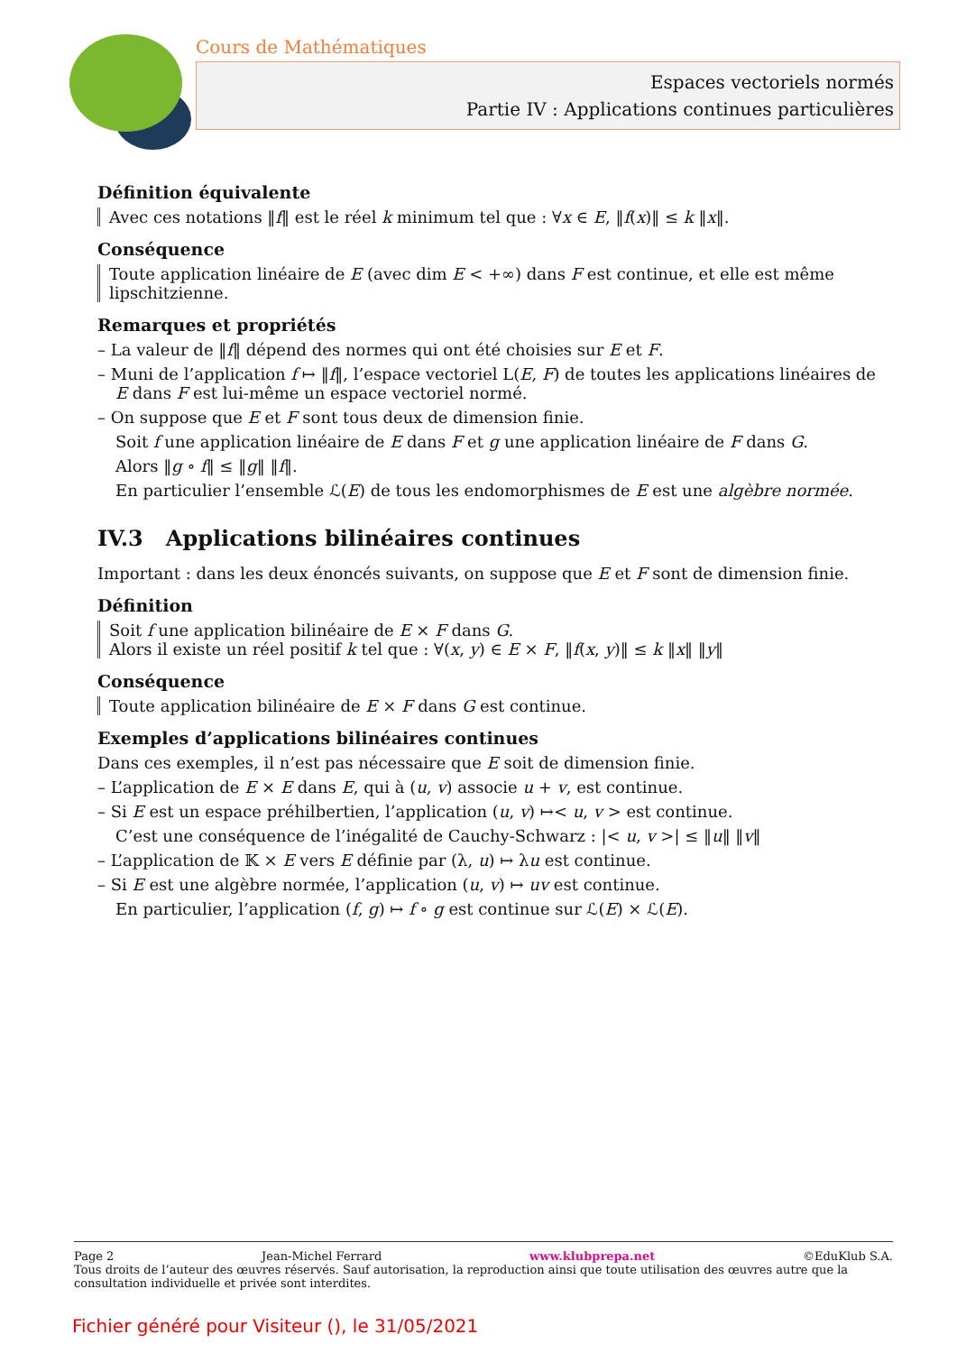Cours de Mathématiques
Espaces vectoriels normés
Partie IV : Applications continues particulières
Définition équivalente
Avec ces notations ‖f‖ est le réel k minimum tel que : ∀x ∈ E, ‖f(x)‖ ≤ k ‖x‖.
Conséquence
Toute application linéaire de E (avec dim E < +∞) dans F est continue, et elle est même lipschitzienne.
Remarques et propriétés
– La valeur de ‖f‖ dépend des normes qui ont été choisies sur E et F.
– Muni de l’application f ↦ ‖f‖, l’espace vectoriel L(E, F) de toutes les applications linéaires de E dans F est lui-même un espace vectoriel normé.
– On suppose que E et F sont tous deux de dimension finie.
Soit f une application linéaire de E dans F et g une application linéaire de F dans G.
Alors ‖g ∘ f‖ ≤ ‖g‖ ‖f‖.
En particulier l’ensemble ℒ(E) de tous les endomorphismes de E est une algèbre normée.
IV.3 Applications bilinéaires continues
Important : dans les deux énoncés suivants, on suppose que E et F sont de dimension finie.
Définition
Soit f une application bilinéaire de E × F dans G.
Alors il existe un réel positif k tel que : ∀(x, y) ∈ E × F, ‖f(x, y)‖ ≤ k ‖x‖ ‖y‖
Conséquence
Toute application bilinéaire de E × F dans G est continue.
Exemples d’applications bilinéaires continues
Dans ces exemples, il n’est pas nécessaire que E soit de dimension finie.
– L’application de E × E dans E, qui à (u, v) associe u + v, est continue.
– Si E est un espace préhilbertien, l’application (u, v) ↦< u, v > est continue.
C’est une conséquence de l’inégalité de Cauchy-Schwarz : |< u, v >| ≤ ‖u‖ ‖v‖
– L’application de 𝕂 × E vers E définie par (λ, u) ↦ λu est continue.
– Si E est une algèbre normée, l’application (u, v) ↦ uv est continue.
En particulier, l’application (f, g) ↦ f ∘ g est continue sur ℒ(E) × ℒ(E).
Page 2 Jean-Michel Ferrard www.klubprepa.net ©EduKlub S.A.
Tous droits de l’auteur des œuvres réservés. Sauf autorisation, la reproduction ainsi que toute utilisation des œuvres autre que la consultation individuelle et privée sont interdites.
Fichier généré pour Visiteur (), le 31/05/2021